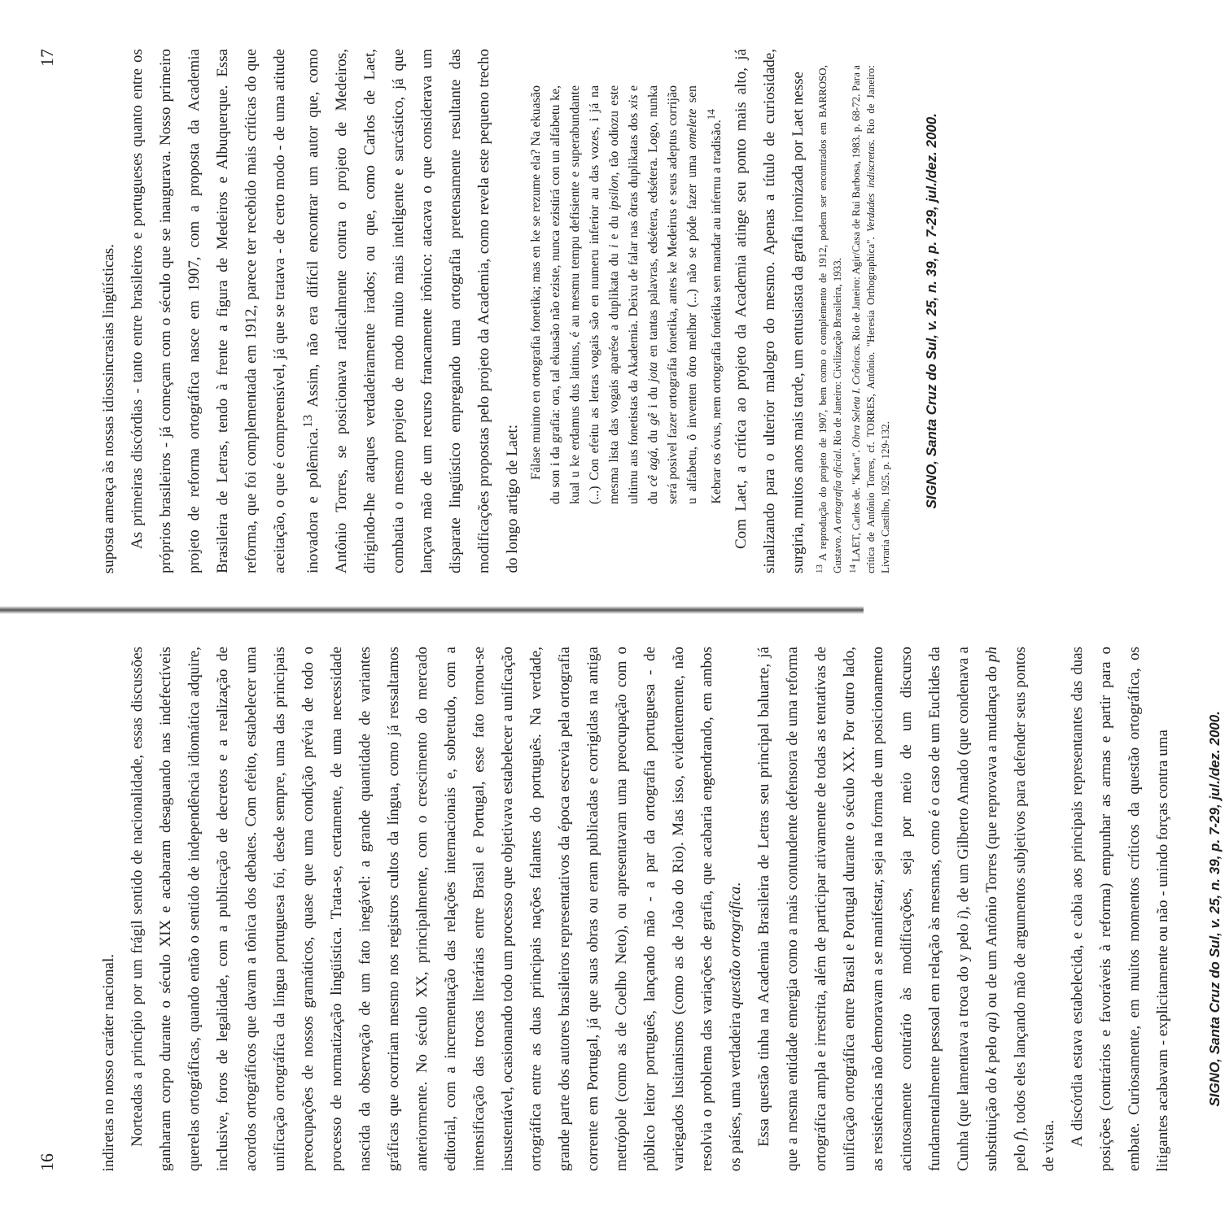16
indiretas no nosso caráter nacional.
Norteadas a princípio por um frágil sentido de nacionalidade, essas discussões ganharam corpo durante o século XIX e acabaram desaguando nas indefectíveis querelas ortográficas, quando então o sentido de independência idiomática adquire, inclusive, foros de legalidade, com a publicação de decretos e a realização de acordos ortográficos que davam a tônica dos debates. Com efeito, estabelecer uma unificação ortográfica da língua portuguesa foi, desde sempre, uma das principais preocupações de nossos gramáticos, quase que uma condição prévia de todo o processo de normatização lingüística. Trata-se, certamente, de uma necessidade nascida da observação de um fato inegável: a grande quantidade de variantes gráficas que ocorriam mesmo nos registros cultos da língua, como já ressaltamos anteriormente. No século XX, principalmente, com o crescimento do mercado editorial, com a incrementação das relações internacionais e, sobretudo, com a intensificação das trocas literárias entre Brasil e Portugal, esse fato tornou-se insustentável, ocasionando todo um processo que objetivava estabelecer a unificação ortográfica entre as duas principais nações falantes do português. Na verdade, grande parte dos autores brasileiros representativos da época escrevia pela ortografia corrente em Portugal, já que suas obras ou eram publicadas e corrigidas na antiga metrópole (como as de Coelho Neto), ou apresentavam uma preocupação com o público leitor português, lançando mão - a par da ortografia portuguesa - de variegados lusitanismos (como as de João do Rio). Mas isso, evidentemente, não resolvia o problema das variações de grafia, que acabaria engendrando, em ambos os países, uma verdadeira questão ortográfica.
Essa questão tinha na Academia Brasileira de Letras seu principal baluarte, já que a mesma entidade emergia como a mais contundente defensora de uma reforma ortográfica ampla e irrestrita, além de participar ativamente de todas as tentativas de unificação ortográfica entre Brasil e Portugal durante o século XX. Por outro lado, as resistências não demoravam a se manifestar, seja na forma de um posicionamento acintosamente contrário às modificações, seja por meio de um discurso fundamentalmente pessoal em relação às mesmas, como é o caso de um Euclides da Cunha (que lamentava a troca do y pelo i), de um Gilberto Amado (que condenava a substituição do k pelo qu) ou de um Antônio Torres (que reprovava a mudança do ph pelo f), todos eles lançando mão de argumentos subjetivos para defender seus pontos de vista.
A discórdia estava estabelecida, e cabia aos principais representantes das duas posições (contrários e favoráveis à reforma) empunhar as armas e partir para o embate. Curiosamente, em muitos momentos críticos da questão ortográfica, os litigantes acabavam - explicitamente ou não - unindo forças contra uma
SIGNO, Santa Cruz do Sul, v. 25, n. 39, p. 7-29, jul./dez. 2000.
17
suposta ameaça às nossas idiossincrasias lingüísticas.
As primeiras discórdias - tanto entre brasileiros e portugueses quanto entre os próprios brasileiros - já começam com o século que se inaugurava. Nosso primeiro projeto de reforma ortográfica nasce em 1907, com a proposta da Academia Brasileira de Letras, tendo à frente a figura de Medeiros e Albuquerque. Essa reforma, que foi complementada em 1912, parece ter recebido mais críticas do que aceitação, o que é compreensível, já que se tratava - de certo modo - de uma atitude inovadora e polêmica.<sup>13</sup> Assim, não era difícil encontrar um autor que, como Antônio Torres, se posicionava radicalmente contra o projeto de Medeiros, dirigindo-lhe ataques verdadeiramente irados; ou que, como Carlos de Laet, combatia o mesmo projeto de modo muito mais inteligente e sarcástico, já que lançava mão de um recurso francamente irônico: atacava o que considerava um disparate lingüístico empregando uma ortografia pretensamente resultante das modificações propostas pelo projeto da Academia, como revela este pequeno trecho do longo artigo de Laet:
Fálase muinto en ortografia fonetika; mas en ke se rezume ela? Na ekuasão du son i da grafia: ora, tal ekuasão não eziste, nunca ezistirá con un alfabetu ke, kual u ke erdamus dus latinus, é au mesmu tempu defisiente e superabundante (...) Con efeitu as letras vogais são en numeru inferior au das vozes, i já na mesma lista das vogais aparése a duplikata du i e du ipsilon, tão odiozu este ultimu aus fonetistas da Akademia. Deixu de falar nas ôtras duplikatas dos xis e du cê agá, du gê i du jota en tantas palavras, edsétera, edsétera. Logo, nunka será posivel fazer ortografia fonetika, antes ke Medeirus e seus adeptus corrijão u alfabetu, ô inventen ôtro melhor (...) não se póde fazer uma omelete sen Kebrar os óvus, nem ortografia fonétika sen mandar au infernu a tradisão.<sup>14</sup>
Com Laet, a crítica ao projeto da Academia atinge seu ponto mais alto, já sinalizando para o ulterior malogro do mesmo. Apenas a título de curiosidade, surgiria, muitos anos mais tarde, um entusiasta da grafia ironizada por Laet nesse
<sup>13</sup> A reprodução do projeto de 1907, bem como o complemento de 1912, podem ser encontrados em BARROSO, Gustavo. A ortografia oficial. Rio de Janeiro: Civilização Brasileira, 1933.
<sup>14</sup> LAET, Carlos de. "Karta". Obra Seleta I. Crônicas. Rio de Janeiro: Agir/Casa de Rui Barbosa, 1983. p. 68-72. Para a crítica de Antônio Torres, cf. TORRES, Antônio. "Heresia Orthographica". Verdades indiscretas. Rio de Janeiro: Livraria Castilho, 1925. p. 129-132.
SIGNO, Santa Cruz do Sul, v. 25, n. 39, p. 7-29, jul./dez. 2000.